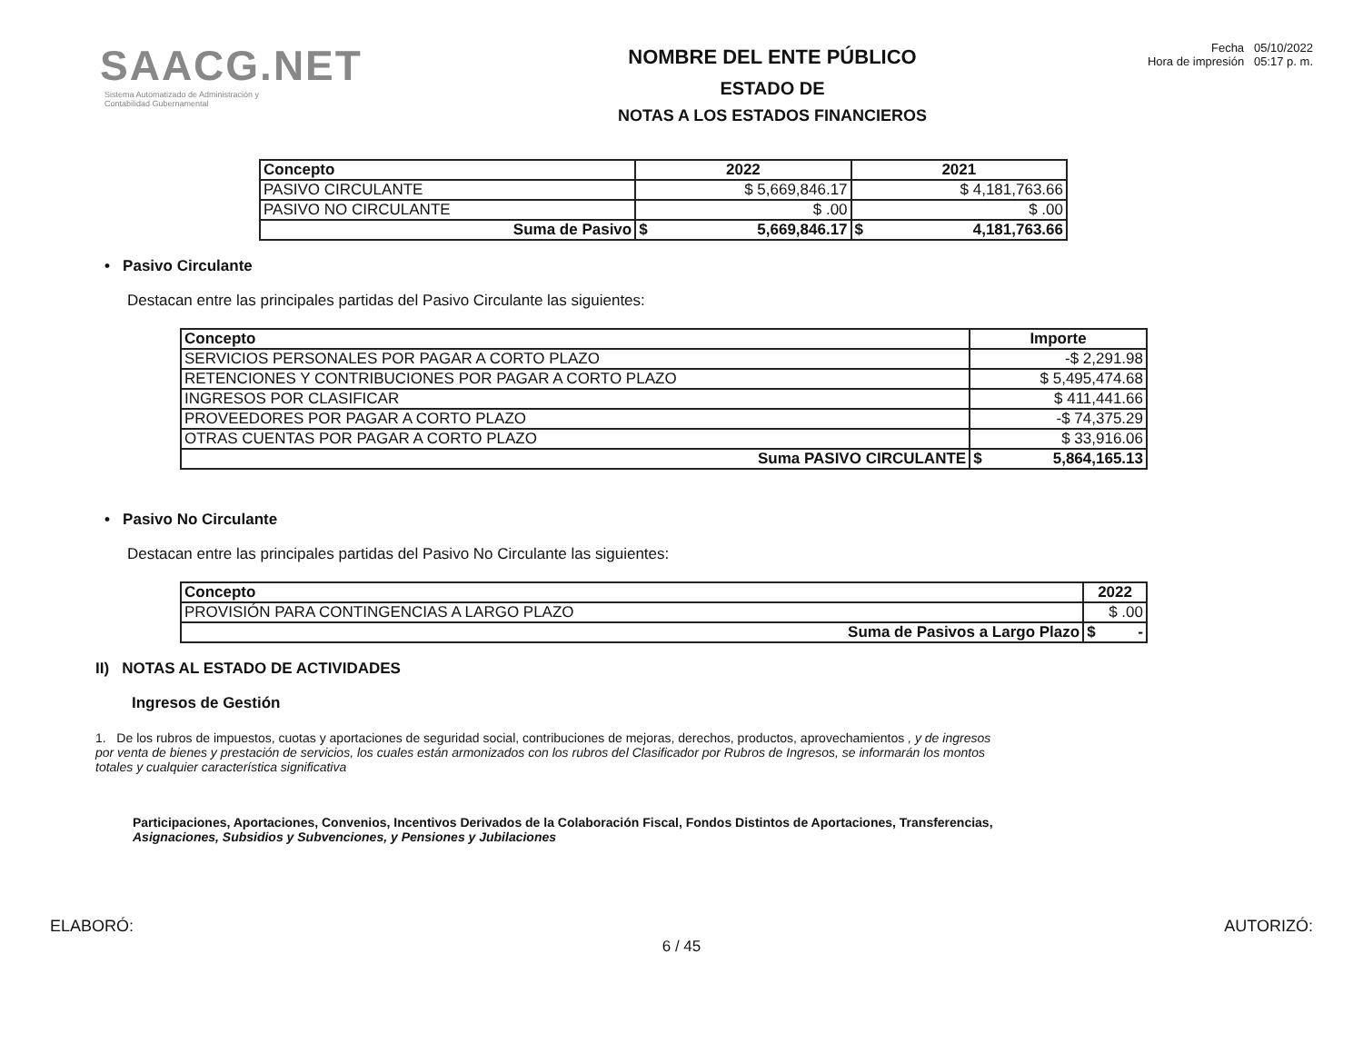SAACG.NET
Sistema Automatizado de Administración y
Contabilidad Gubernamental
NOMBRE DEL ENTE PÚBLICO
ESTADO DE
NOTAS A LOS ESTADOS FINANCIEROS
Fecha 05/10/2022
Hora de impresión 05:17 p. m.
| Concepto | 2022 | | 2021 | |
| --- | --- | --- | --- | --- |
| PASIVO CIRCULANTE | $ 5,669,846.17 | | $ 4,181,763.66 | |
| PASIVO NO CIRCULANTE | $ .00 | | $ .00 | |
| Suma de Pasivo | $ | 5,669,846.17 | $ | 4,181,763.66 |
• Pasivo Circulante
Destacan entre las principales partidas del Pasivo Circulante las siguientes:
| Concepto | Importe | |
| --- | --- | --- |
| SERVICIOS PERSONALES POR PAGAR A CORTO PLAZO | -$ 2,291.98 | |
| RETENCIONES Y CONTRIBUCIONES POR PAGAR A CORTO PLAZO | $ 5,495,474.68 | |
| INGRESOS POR CLASIFICAR | $ 411,441.66 | |
| PROVEEDORES POR PAGAR A CORTO PLAZO | -$ 74,375.29 | |
| OTRAS CUENTAS POR PAGAR A CORTO PLAZO | $ 33,916.06 | |
| Suma PASIVO CIRCULANTE | $ | 5,864,165.13 |
• Pasivo No Circulante
Destacan entre las principales partidas del Pasivo No Circulante las siguientes:
| Concepto | 2022 | |
| --- | --- | --- |
| PROVISIÓN PARA CONTINGENCIAS A LARGO PLAZO | $ .00 | |
| Suma de Pasivos a Largo Plazo | $ | - |
II) NOTAS AL ESTADO DE ACTIVIDADES
Ingresos de Gestión
1. De los rubros de impuestos, cuotas y aportaciones de seguridad social, contribuciones de mejoras, derechos, productos, aprovechamientos , y de ingresos por venta de bienes y prestación de servicios, los cuales están armonizados con los rubros del Clasificador por Rubros de Ingresos, se informarán los montos totales y cualquier característica significativa
Participaciones, Aportaciones, Convenios, Incentivos Derivados de la Colaboración Fiscal, Fondos Distintos de Aportaciones, Transferencias,
Asignaciones, Subsidios y Subvenciones, y Pensiones y Jubilaciones
ELABORÓ: AUTORIZÓ:
6 / 45